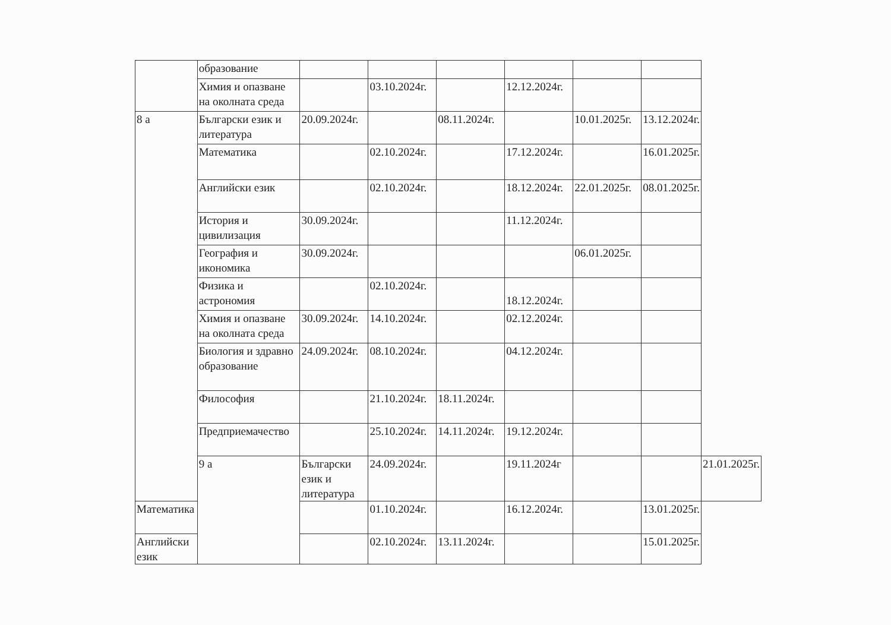| | образование | | | | | | | |
| | Химия и опазване на околната среда | | 03.10.2024г. | | 12.12.2024г. | | | |
| 8 а | Български език и литература | 20.09.2024г. | | 08.11.2024г. | | 10.01.2025г. | 13.12.2024г. | |
| | Математика | | 02.10.2024г. | | 17.12.2024г. | | 16.01.2025г. | |
| | Английски език | | 02.10.2024г. | | 18.12.2024г. | 22.01.2025г. | 08.01.2025г. | |
| | История и цивилизация | 30.09.2024г. | | | 11.12.2024г. | | | |
| | География и икономика | 30.09.2024г. | | | | 06.01.2025г. | | |
| | Физика и астрономия | | 02.10.2024г. | | 18.12.2024г. | | | |
| | Химия и опазване на околната среда | 30.09.2024г. | 14.10.2024г. | | 02.12.2024г. | | | |
| | Биология и здравно образование | 24.09.2024г. | 08.10.2024г. | | 04.12.2024г. | | | |
| | Философия | | 21.10.2024г. | 18.11.2024г. | | | | |
| | Предприемачество | | 25.10.2024г. | 14.11.2024г. | 19.12.2024г. | | | |
| | 9 а | Български език и литература | 24.09.2024г. | | 19.11.2024г | | | 21.01.2025г. |
| Математика | | | 01.10.2024г. | | 16.12.2024г. | | 13.01.2025г. | |
| Английски език | | | 02.10.2024г. | 13.11.2024г. | | | 15.01.2025г. | |